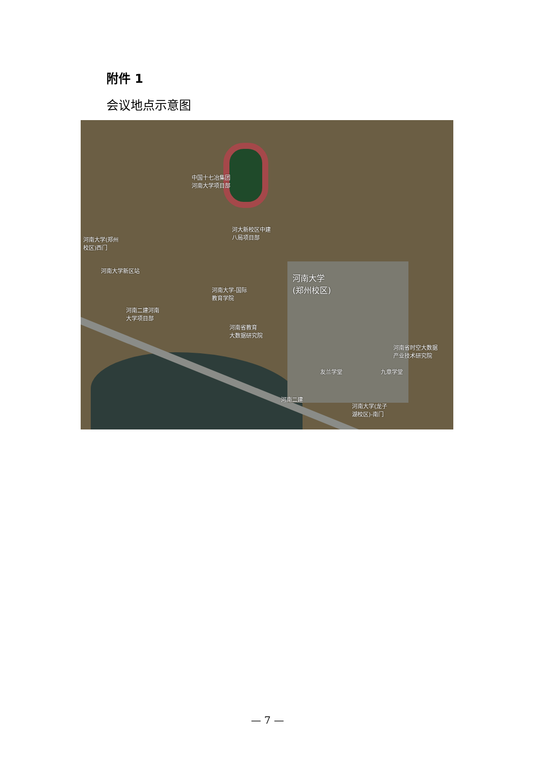附件 1
会议地点示意图
中国十七冶集团
河南大学项目部
河大新校区中建
八局项目部
河南大学(郑州
校区)西门
河南大学新区站
河南大学-国际
教育学院
河南大学
(郑州校区)
河南二建河南
大学项目部
河南省教育
大数据研究院
河南省时空大数据
产业技术研究院
友兰学堂 九章学堂
河南二建
河南大学(龙子
湖校区)-南门
— 7 —